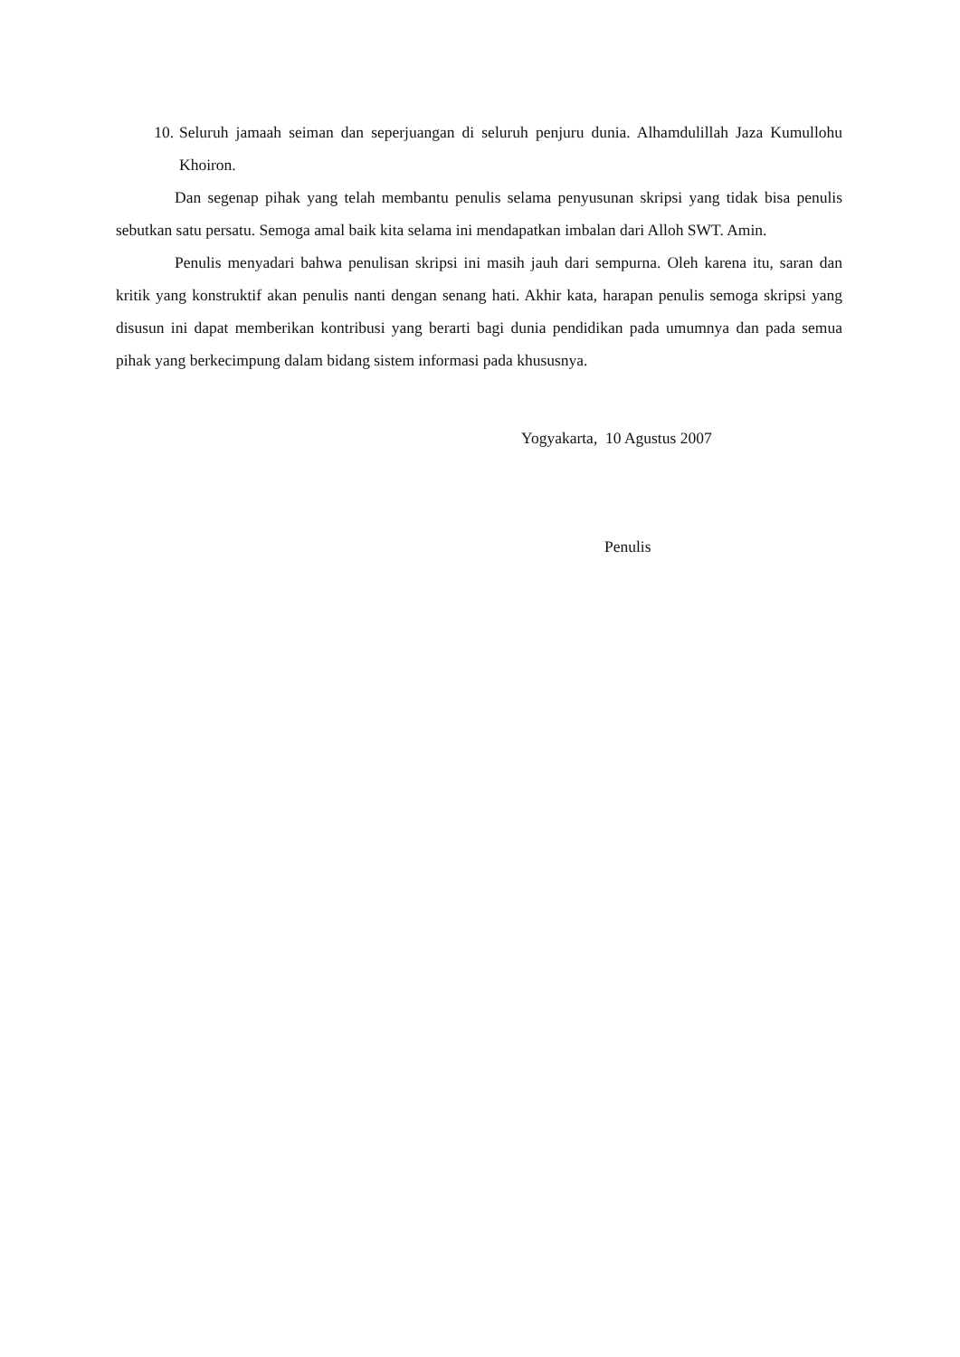10. Seluruh jamaah seiman dan seperjuangan di seluruh penjuru dunia. Alhamdulillah Jaza Kumullohu Khoiron.
Dan segenap pihak yang telah membantu penulis selama penyusunan skripsi yang tidak bisa penulis sebutkan satu persatu. Semoga amal baik kita selama ini mendapatkan imbalan dari Alloh SWT. Amin.
Penulis menyadari bahwa penulisan skripsi ini masih jauh dari sempurna. Oleh karena itu, saran dan kritik yang konstruktif akan penulis nanti dengan senang hati. Akhir kata, harapan penulis semoga skripsi yang disusun ini dapat memberikan kontribusi yang berarti bagi dunia pendidikan pada umumnya dan pada semua pihak yang berkecimpung dalam bidang sistem informasi pada khususnya.
Yogyakarta, 10 Agustus 2007
Penulis